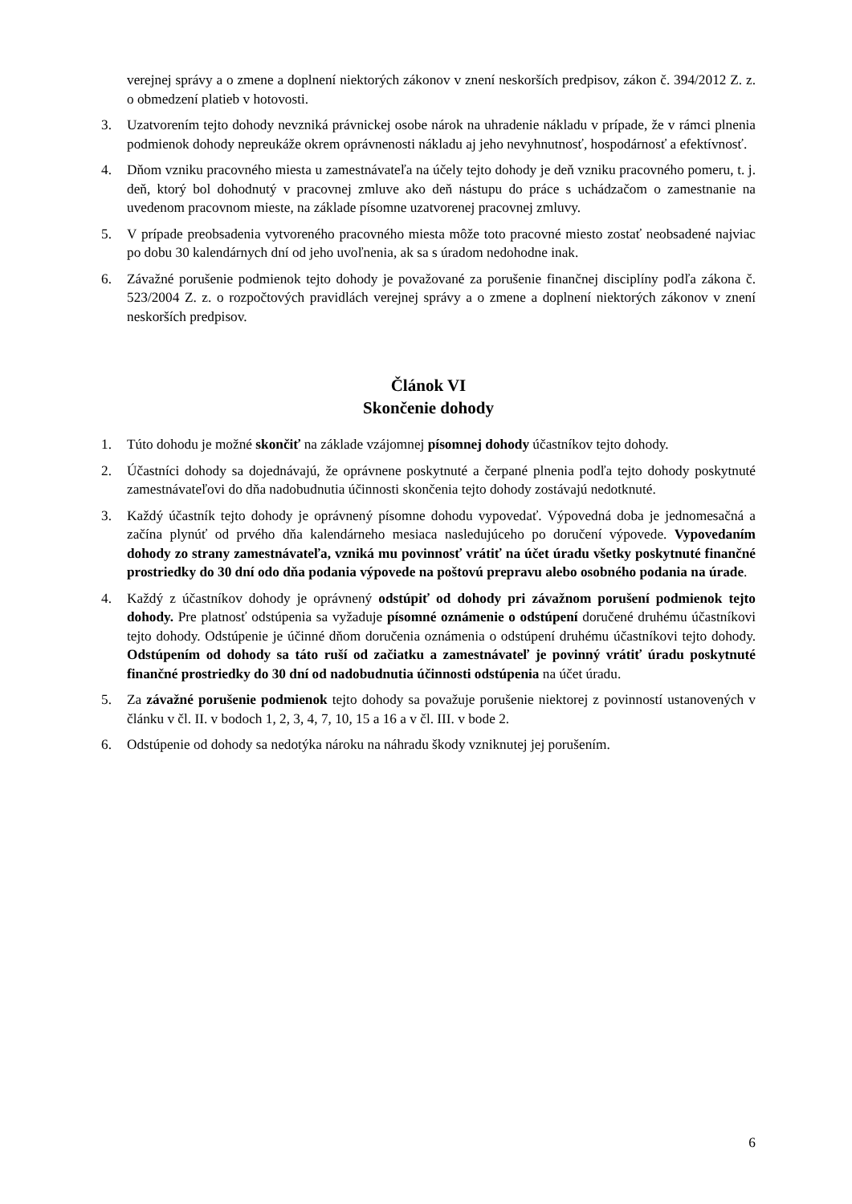verejnej správy a o zmene a doplnení niektorých zákonov v znení neskorších predpisov, zákon č. 394/2012 Z. z. o obmedzení platieb v hotovosti.
3. Uzatvorením tejto dohody nevzniká právnickej osobe nárok na uhradenie nákladu v prípade, že v rámci plnenia podmienok dohody nepreukáže okrem oprávnenosti nákladu aj jeho nevyhnutnosť, hospodárnosť a efektívnosť.
4. Dňom vzniku pracovného miesta u zamestnávateľa na účely tejto dohody je deň vzniku pracovného pomeru, t. j. deň, ktorý bol dohodnutý v pracovnej zmluve ako deň nástupu do práce s uchádzačom o zamestnanie na uvedenom pracovnom mieste, na základe písomne uzatvorenej pracovnej zmluvy.
5. V prípade preobsadenia vytvoreného pracovného miesta môže toto pracovné miesto zostať neobsadené najviac po dobu 30 kalendárnych dní od jeho uvoľnenia, ak sa s úradom nedohodne inak.
6. Závažné porušenie podmienok tejto dohody je považované za porušenie finančnej disciplíny podľa zákona č. 523/2004 Z. z. o rozpočtových pravidlách verejnej správy a o zmene a doplnení niektorých zákonov v znení neskorších predpisov.
Článok VI
Skončenie dohody
1. Túto dohodu je možné skončiť na základe vzájomnej písomnej dohody účastníkov tejto dohody.
2. Účastníci dohody sa dojednávajú, že oprávnene poskytnuté a čerpané plnenia podľa tejto dohody poskytnuté zamestnávateľovi do dňa nadobudnutia účinnosti skončenia tejto dohody zostávajú nedotknuté.
3. Každý účastník tejto dohody je oprávnený písomne dohodu vypovedať. Výpovedná doba je jednomesačná a začína plynúť od prvého dňa kalendárneho mesiaca nasledujúceho po doručení výpovede. Vypovedaním dohody zo strany zamestnávateľa, vzniká mu povinnosť vrátiť na účet úradu všetky poskytnuté finančné prostriedky do 30 dní odo dňa podania výpovede na poštovú prepravu alebo osobného podania na úrade.
4. Každý z účastníkov dohody je oprávnený odstúpiť od dohody pri závažnom porušení podmienok tejto dohody. Pre platnosť odstúpenia sa vyžaduje písomné oznámenie o odstúpení doručené druhému účastníkovi tejto dohody. Odstúpenie je účinné dňom doručenia oznámenia o odstúpení druhému účastníkovi tejto dohody. Odstúpením od dohody sa táto ruší od začiatku a zamestnávateľ je povinný vrátiť úradu poskytnuté finančné prostriedky do 30 dní od nadobudnutia účinnosti odstúpenia na účet úradu.
5. Za závažné porušenie podmienok tejto dohody sa považuje porušenie niektorej z povinností ustanovených v článku v čl. II. v bodoch 1, 2, 3, 4, 7, 10, 15 a 16 a v čl. III. v bode 2.
6. Odstúpenie od dohody sa nedotýka nároku na náhradu škody vzniknutej jej porušením.
6